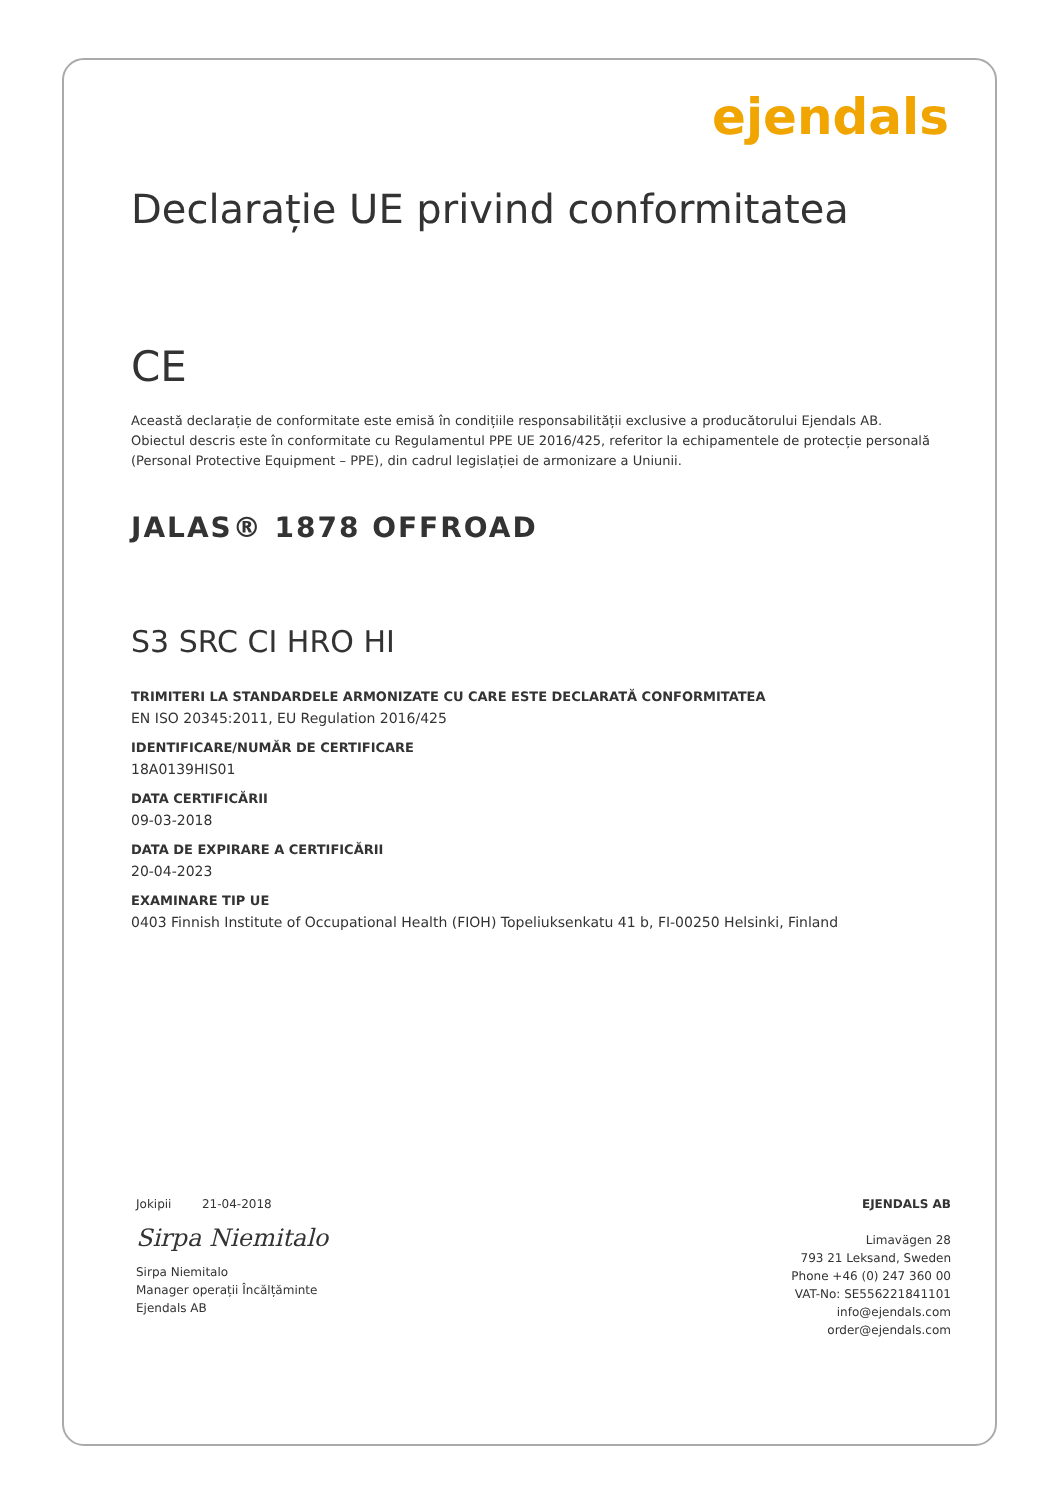ejendals
Declarație UE privind conformitatea
CE
Această declarație de conformitate este emisă în condițiile responsabilității exclusive a producătorului Ejendals AB.
Obiectul descris este în conformitate cu Regulamentul PPE UE 2016/425, referitor la echipamentele de protecție personală
(Personal Protective Equipment – PPE), din cadrul legislației de armonizare a Uniunii.
JALAS® 1878 OFFROAD
S3 SRC CI HRO HI
TRIMITERI LA STANDARDELE ARMONIZATE CU CARE ESTE DECLARATĂ CONFORMITATEA
EN ISO 20345:2011, EU Regulation 2016/425
IDENTIFICARE/NUMĂR DE CERTIFICARE
18A0139HIS01
DATA CERTIFICĂRII
09-03-2018
DATA DE EXPIRARE A CERTIFICĂRII
20-04-2023
EXAMINARE TIP UE
0403 Finnish Institute of Occupational Health (FIOH) Topeliuksenkatu 41 b, FI-00250 Helsinki, Finland
Jokipii 21-04-2018
Sirpa Niemitalo
Sirpa Niemitalo
Manager operații Încălțăminte
Ejendals AB
EJENDALS AB
Limavägen 28
793 21 Leksand, Sweden
Phone +46 (0) 247 360 00
VAT-No: SE556221841101
info@ejendals.com
order@ejendals.com